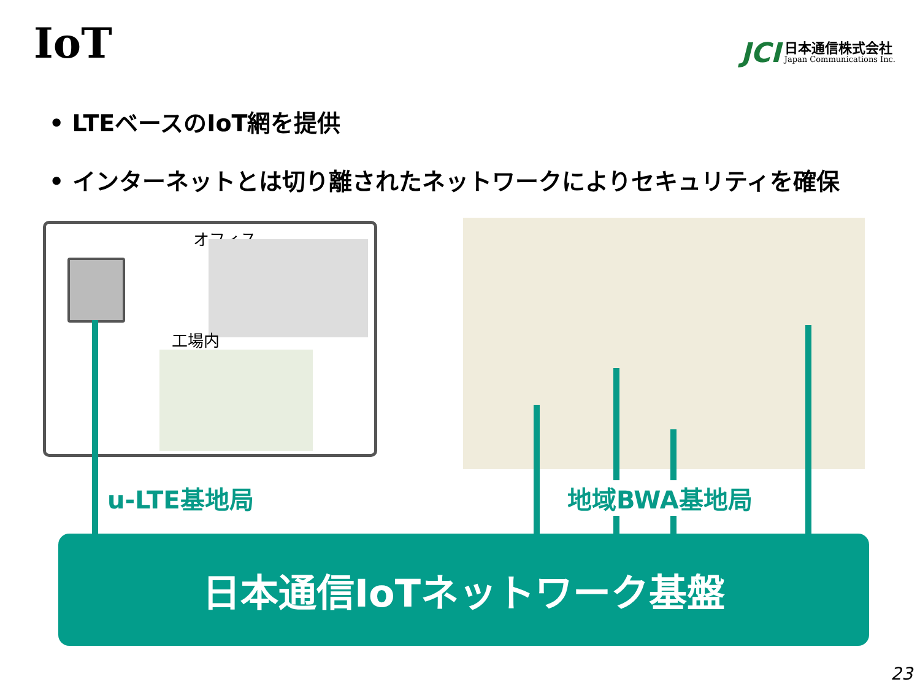IoT
JCI 日本通信株式会社
Japan Communications Inc.
• LTEベースのIoT網を提供
• インターネットとは切り離されたネットワークによりセキュリティを確保
オフィス
工場内
u-LTE基地局 地域BWA基地局
日本通信IoTネットワーク基盤
23